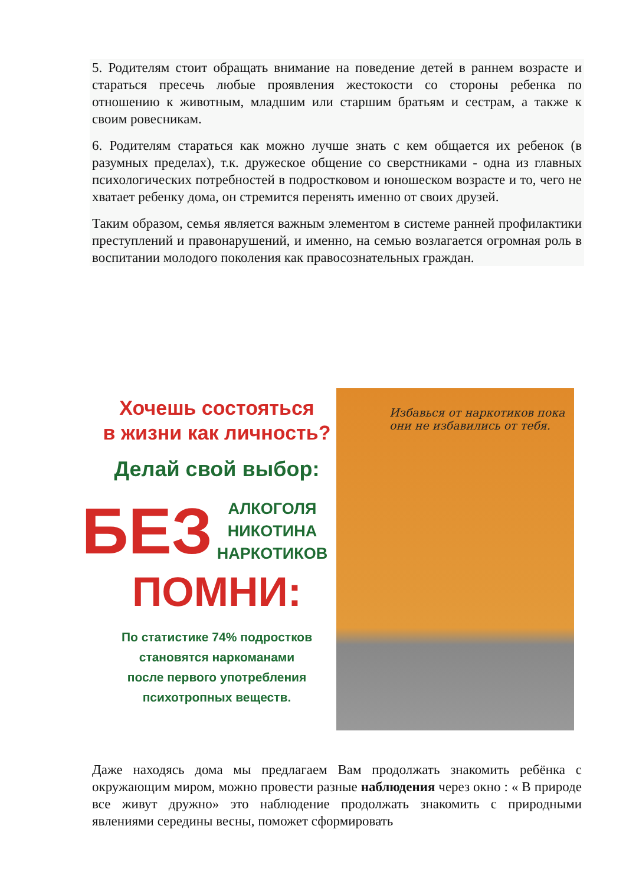5. Родителям стоит обращать внимание на поведение детей в раннем возрасте и стараться пресечь любые проявления жестокости со стороны ребенка по отношению к животным, младшим или старшим братьям и сестрам, а также к своим ровесникам.
6. Родителям стараться как можно лучше знать с кем общается их ребенок (в разумных пределах), т.к. дружеское общение со сверстниками - одна из главных психологических потребностей в подростковом и юношеском возрасте и то, чего не хватает ребенку дома, он стремится перенять именно от своих друзей.
Таким образом, семья является важным элементом в системе ранней профилактики преступлений и правонарушений, и именно, на семью возлагается огромная роль в воспитании молодого поколения как правосознательных граждан.
Хочешь состояться
в жизни как личность?
Делай свой выбор:
БЕЗ АЛКОГОЛЯ
НИКОТИНА
НАРКОТИКОВ !
ПОМНИ:
По статистике 74% подростков
становятся наркоманами
после первого употребления
психотропных веществ.
Избавься от наркотиков пока они не избавились от тебя.
Даже находясь дома мы предлагаем Вам продолжать знакомить ребёнка с окружающим миром, можно провести разные наблюдения через окно : « В природе все живут дружно» это наблюдение продолжать знакомить с природными явлениями середины весны, поможет сформировать